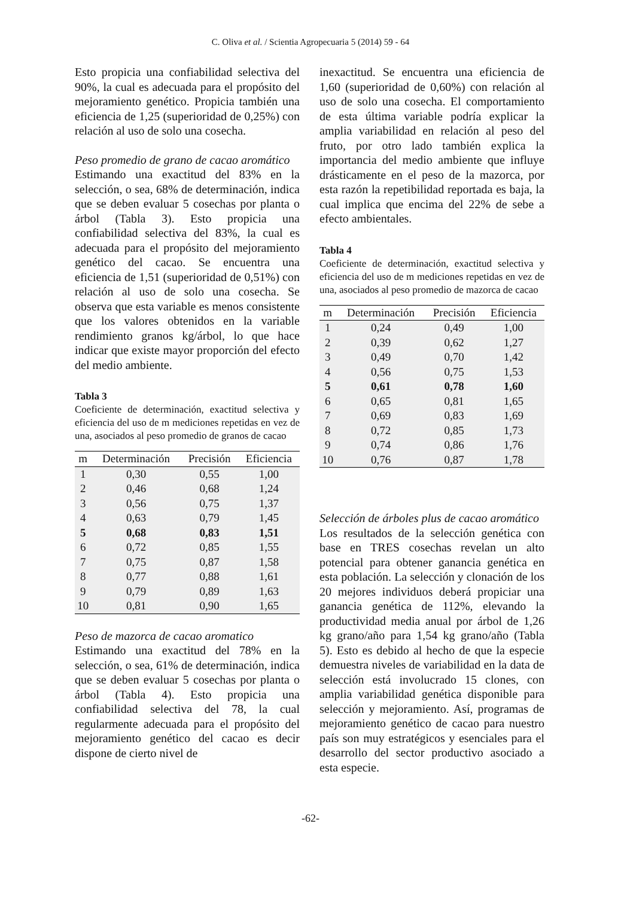C. Oliva et al. / Scientia Agropecuaria 5 (2014) 59 - 64
Esto propicia una confiabilidad selectiva del 90%, la cual es adecuada para el propósito del mejoramiento genético. Propicia también una eficiencia de 1,25 (superioridad de 0,25%) con relación al uso de solo una cosecha.
Peso promedio de grano de cacao aromático
Estimando una exactitud del 83% en la selección, o sea, 68% de determinación, indica que se deben evaluar 5 cosechas por planta o árbol (Tabla 3). Esto propicia una confiabilidad selectiva del 83%, la cual es adecuada para el propósito del mejoramiento genético del cacao. Se encuentra una eficiencia de 1,51 (superioridad de 0,51%) con relación al uso de solo una cosecha. Se observa que esta variable es menos consistente que los valores obtenidos en la variable rendimiento granos kg/árbol, lo que hace indicar que existe mayor proporción del efecto del medio ambiente.
Tabla 3
Coeficiente de determinación, exactitud selectiva y eficiencia del uso de m mediciones repetidas en vez de una, asociados al peso promedio de granos de cacao
| m | Determinación | Precisión | Eficiencia |
| --- | --- | --- | --- |
| 1 | 0,30 | 0,55 | 1,00 |
| 2 | 0,46 | 0,68 | 1,24 |
| 3 | 0,56 | 0,75 | 1,37 |
| 4 | 0,63 | 0,79 | 1,45 |
| 5 | 0,68 | 0,83 | 1,51 |
| 6 | 0,72 | 0,85 | 1,55 |
| 7 | 0,75 | 0,87 | 1,58 |
| 8 | 0,77 | 0,88 | 1,61 |
| 9 | 0,79 | 0,89 | 1,63 |
| 10 | 0,81 | 0,90 | 1,65 |
Peso de mazorca de cacao aromatico
Estimando una exactitud del 78% en la selección, o sea, 61% de determinación, indica que se deben evaluar 5 cosechas por planta o árbol (Tabla 4). Esto propicia una confiabilidad selectiva del 78, la cual regularmente adecuada para el propósito del mejoramiento genético del cacao es decir dispone de cierto nivel de
inexactitud. Se encuentra una eficiencia de 1,60 (superioridad de 0,60%) con relación al uso de solo una cosecha. El comportamiento de esta última variable podría explicar la amplia variabilidad en relación al peso del fruto, por otro lado también explica la importancia del medio ambiente que influye drásticamente en el peso de la mazorca, por esta razón la repetibilidad reportada es baja, la cual implica que encima del 22% de sebe a efecto ambientales.
Tabla 4
Coeficiente de determinación, exactitud selectiva y eficiencia del uso de m mediciones repetidas en vez de una, asociados al peso promedio de mazorca de cacao
| m | Determinación | Precisión | Eficiencia |
| --- | --- | --- | --- |
| 1 | 0,24 | 0,49 | 1,00 |
| 2 | 0,39 | 0,62 | 1,27 |
| 3 | 0,49 | 0,70 | 1,42 |
| 4 | 0,56 | 0,75 | 1,53 |
| 5 | 0,61 | 0,78 | 1,60 |
| 6 | 0,65 | 0,81 | 1,65 |
| 7 | 0,69 | 0,83 | 1,69 |
| 8 | 0,72 | 0,85 | 1,73 |
| 9 | 0,74 | 0,86 | 1,76 |
| 10 | 0,76 | 0,87 | 1,78 |
Selección de árboles plus de cacao aromático
Los resultados de la selección genética con base en TRES cosechas revelan un alto potencial para obtener ganancia genética en esta población. La selección y clonación de los 20 mejores individuos deberá propiciar una ganancia genética de 112%, elevando la productividad media anual por árbol de 1,26 kg grano/año para 1,54 kg grano/año (Tabla 5). Esto es debido al hecho de que la especie demuestra niveles de variabilidad en la data de selección está involucrado 15 clones, con amplia variabilidad genética disponible para selección y mejoramiento. Así, programas de mejoramiento genético de cacao para nuestro país son muy estratégicos y esenciales para el desarrollo del sector productivo asociado a esta especie.
-62-